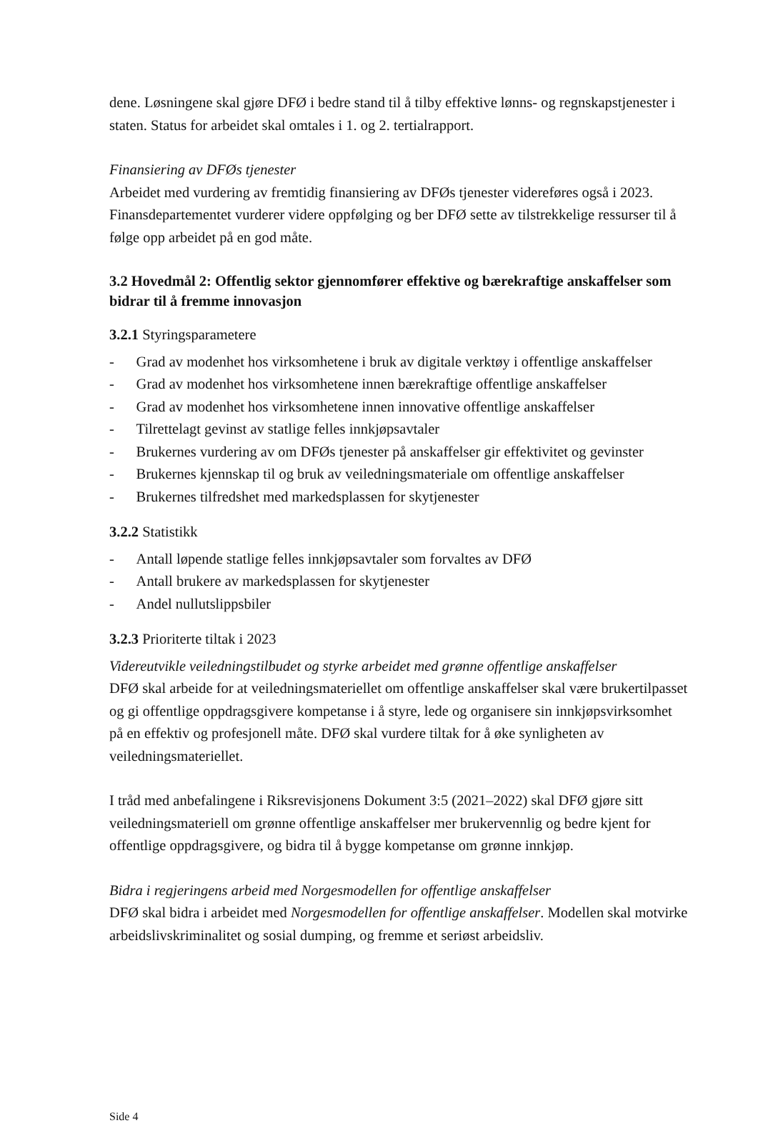dene. Løsningene skal gjøre DFØ i bedre stand til å tilby effektive lønns- og regnskaps­tjenester i staten. Status for arbeidet skal omtales i 1. og 2. tertialrapport.
Finansiering av DFØs tjenester
Arbeidet med vurdering av fremtidig finansiering av DFØs tjenester videreføres også i 2023. Finansdepartementet vurderer videre oppfølging og ber DFØ sette av tilstrekke­lige ressurser til å følge opp arbeidet på en god måte.
3.2 Hovedmål 2: Offentlig sektor gjennomfører effektive og bærekraftige anskaffelser som bidrar til å fremme innovasjon
3.2.1 Styringsparametere
- Grad av modenhet hos virksomhetene i bruk av digitale verktøy i offentlige anskaf­felser
- Grad av modenhet hos virksomhetene innen bærekraftige offentlige anskaffelser
- Grad av modenhet hos virksomhetene innen innovative offentlige anskaffelser
- Tilrettelagt gevinst av statlige felles innkjøpsavtaler
- Brukernes vurdering av om DFØs tjenester på anskaffelser gir effektivitet og ge­vinster
- Brukernes kjennskap til og bruk av veiledningsmateriale om offentlige anskaffelser
- Brukernes tilfredshet med markedsplassen for skytjenester
3.2.2 Statistikk
- Antall løpende statlige felles innkjøpsavtaler som forvaltes av DFØ
- Antall brukere av markedsplassen for skytjenester
- Andel nullutslippsbiler
3.2.3 Prioriterte tiltak i 2023
Videreutvikle veiledningstilbudet og styrke arbeidet med grønne offentlige anskaffelser
DFØ skal arbeide for at veiledningsmateriellet om offentlige anskaffelser skal være brukertilpasset og gi offentlige oppdragsgivere kompetanse i å styre, lede og organisere sin innkjøpsvirksomhet på en effektiv og profesjonell måte. DFØ skal vurdere tiltak for å øke synligheten av veiledningsmateriellet.
I tråd med anbefalingene i Riksrevisjonens Dokument 3:5 (2021–2022) skal DFØ gjøre sitt veiledningsmateriell om grønne offentlige anskaffelser mer brukervennlig og bedre kjent for offentlige oppdragsgivere, og bidra til å bygge kompetanse om grønne innkjøp.
Bidra i regjeringens arbeid med Norgesmodellen for offentlige anskaffelser
DFØ skal bidra i arbeidet med Norgesmodellen for offentlige anskaffelser. Modellen skal motvirke arbeidslivskriminalitet og sosial dumping, og fremme et seriøst arbeidsliv.
Side 4